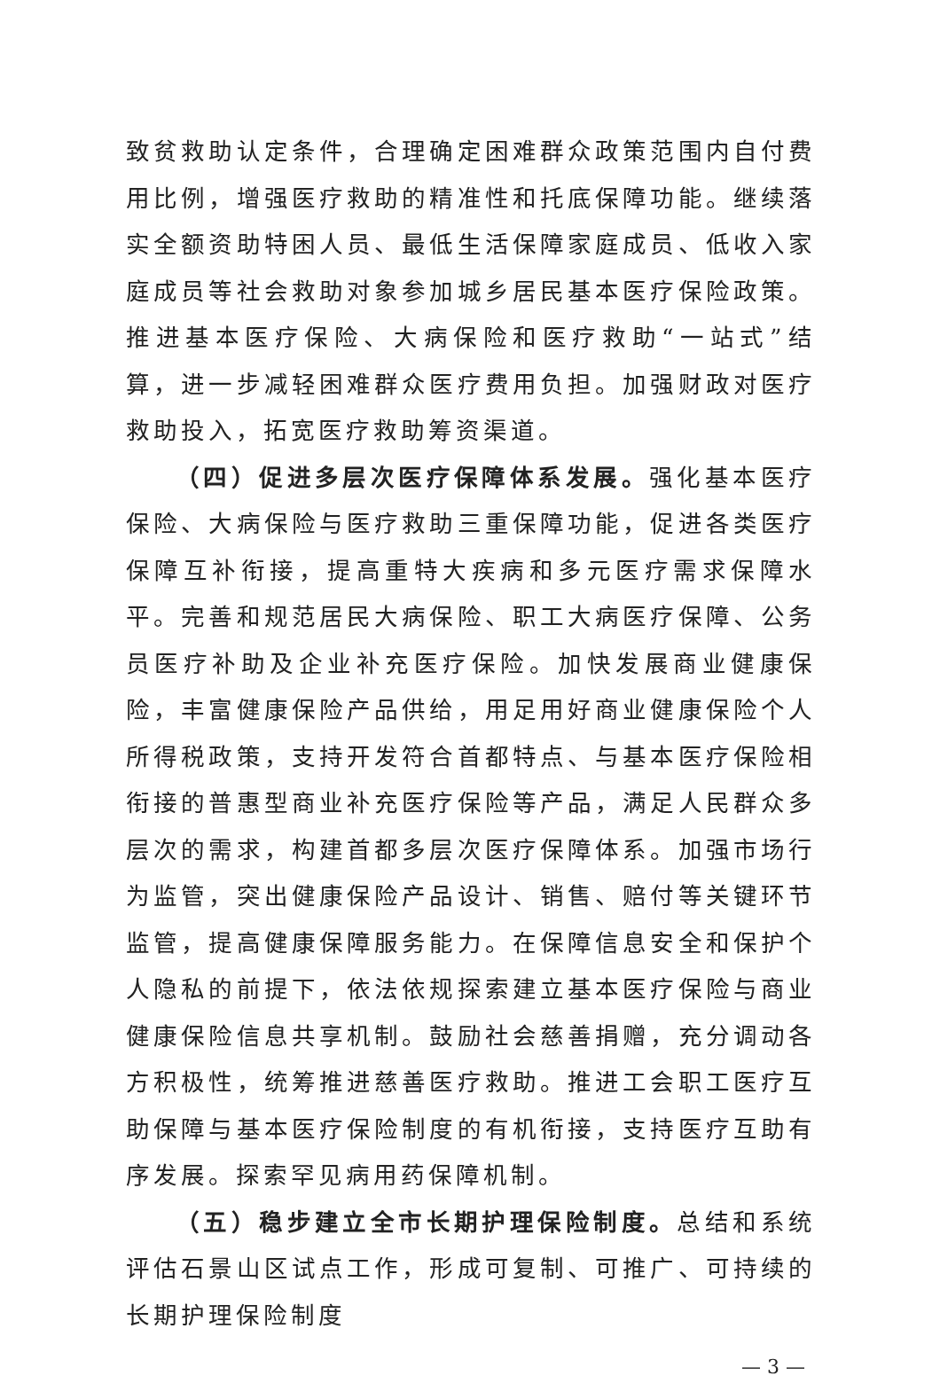致贫救助认定条件，合理确定困难群众政策范围内自付费用比例，增强医疗救助的精准性和托底保障功能。继续落实全额资助特困人员、最低生活保障家庭成员、低收入家庭成员等社会救助对象参加城乡居民基本医疗保险政策。推进基本医疗保险、大病保险和医疗救助“一站式”结算，进一步减轻困难群众医疗费用负担。加强财政对医疗救助投入，拓宽医疗救助筹资渠道。
（四）促进多层次医疗保障体系发展。强化基本医疗保险、大病保险与医疗救助三重保障功能，促进各类医疗保障互补衔接，提高重特大疾病和多元医疗需求保障水平。完善和规范居民大病保险、职工大病医疗保障、公务员医疗补助及企业补充医疗保险。加快发展商业健康保险，丰富健康保险产品供给，用足用好商业健康保险个人所得税政策，支持开发符合首都特点、与基本医疗保险相衔接的普惠型商业补充医疗保险等产品，满足人民群众多层次的需求，构建首都多层次医疗保障体系。加强市场行为监管，突出健康保险产品设计、销售、赔付等关键环节监管，提高健康保障服务能力。在保障信息安全和保护个人隐私的前提下，依法依规探索建立基本医疗保险与商业健康保险信息共享机制。鼓励社会慈善捐赠，充分调动各方积极性，统筹推进慈善医疗救助。推进工会职工医疗互助保障与基本医疗保险制度的有机衔接，支持医疗互助有序发展。探索罕见病用药保障机制。
（五）稳步建立全市长期护理保险制度。总结和系统评估石景山区试点工作，形成可复制、可推广、可持续的长期护理保险制度
— 3 —